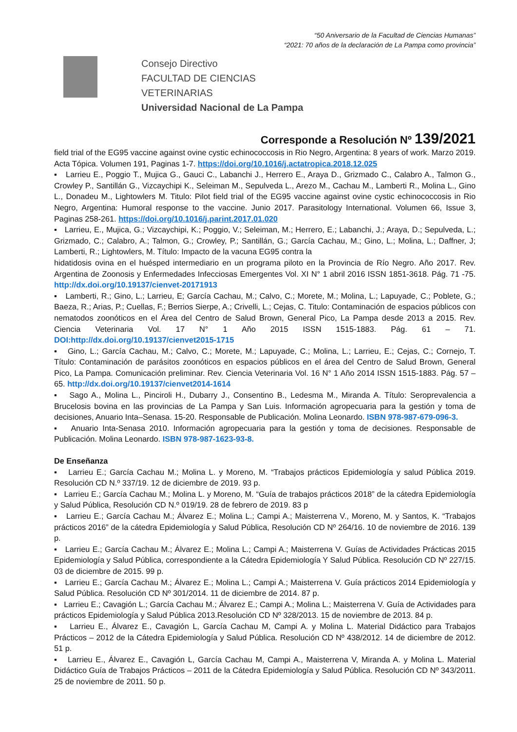“50 Aniversario de la Facultad de Ciencias Humanas”
“2021: 70 años de la declaración de La Pampa como provincia”
Consejo Directivo
FACULTAD DE CIENCIAS VETERINARIAS
Universidad Nacional de La Pampa
Corresponde a Resolución Nº 139/2021
field trial of the EG95 vaccine against ovine cystic echinococcosis in Rio Negro, Argentina: 8 years of work. Marzo 2019. Acta Tópica. Volumen 191, Paginas 1-7. https://doi.org/10.1016/j.actatropica.2018.12.025
▪ Larrieu E., Poggio T., Mujica G., Gauci C., Labanchi J., Herrero E., Araya D., Grizmado C., Calabro A., Talmon G., Crowley P., Santillán G., Vizcaychipi K., Seleiman M., Sepulveda L., Arezo M., Cachau M., Lamberti R., Molina L., Gino L., Donadeu M., Lightowlers M. Titulo: Pilot field trial of the EG95 vaccine against ovine cystic echinococcosis in Rio Negro, Argentina: Humoral response to the vaccine. Junio 2017. Parasitology International. Volumen 66, Issue 3, Paginas 258-261. https://doi.org/10.1016/j.parint.2017.01.020
▪ Larrieu, E., Mujica, G.; Vizcaychipi, K.; Poggio, V.; Seleiman, M.; Herrero, E.; Labanchi, J.; Araya, D.; Sepulveda, L.; Grizmado, C.; Calabro, A.; Talmon, G.; Crowley, P.; Santillán, G.; García Cachau, M.; Gino, L.; Molina, L.; Daffner, J; Lamberti, R.; Lightowlers, M. Título: Impacto de la vacuna EG95 contra la
hidatidosis ovina en el huésped intermediario en un programa piloto en la Provincia de Río Negro. Año 2017. Rev. Argentina de Zoonosis y Enfermedades Infecciosas Emergentes Vol. XI N° 1 abril 2016 ISSN 1851-3618. Pág. 71 -75. http://dx.doi.org/10.19137/cienvet-20171913
▪ Lamberti, R.; Gino, L.; Larrieu, E; García Cachau, M.; Calvo, C.; Morete, M.; Molina, L.; Lapuyade, C.; Poblete, G.; Baeza, R.; Arias, P.; Cuellas, F.; Berrios Sierpe, A.; Crivelli, L.; Cejas, C. Titulo: Contaminación de espacios públicos con nematodos zoonóticos en el Área del Centro de Salud Brown, General Pico, La Pampa desde 2013 a 2015. Rev. Ciencia Veterinaria Vol. 17 N° 1 Año 2015 ISSN 1515-1883. Pág. 61 – 71. DOI:http://dx.doi.org/10.19137/cienvet2015-1715
▪ Gino, L.; García Cachau, M.; Calvo, C.; Morete, M.; Lapuyade, C.; Molina, L.; Larrieu, E.; Cejas, C.; Cornejo, T. Título: Contaminación de parásitos zoonóticos en espacios públicos en el área del Centro de Salud Brown, General Pico, La Pampa. Comunicación preliminar. Rev. Ciencia Veterinaria Vol. 16 N° 1 Año 2014 ISSN 1515-1883. Pág. 57 – 65. http://dx.doi.org/10.19137/cienvet2014-1614
▪ Sago A., Molina L., Pinciroli H., Dubarry J., Consentino B., Ledesma M., Miranda A. Título: Seroprevalencia a Brucelosis bovina en las provincias de La Pampa y San Luis. Información agropecuaria para la gestión y toma de decisiones, Anuario Inta–Senasa. 15-20. Responsable de Publicación. Molina Leonardo. ISBN 978-987-679-096-3.
▪ Anuario Inta-Senasa 2010. Información agropecuaria para la gestión y toma de decisiones. Responsable de Publicación. Molina Leonardo. ISBN 978-987-1623-93-8.
De Enseñanza
▪ Larrieu E.; García Cachau M.; Molina L. y Moreno, M. “Trabajos prácticos Epidemiología y salud Pública 2019. Resolución CD N.º 337/19. 12 de diciembre de 2019. 93 p.
▪ Larrieu E.; García Cachau M.; Molina L. y Moreno, M. “Guía de trabajos prácticos 2018” de la cátedra Epidemiología y Salud Pública, Resolución CD N.º 019/19. 28 de febrero de 2019. 83 p
▪ Larrieu E.; García Cachau M.; Álvarez E.; Molina L.; Campi A.; Maisterrena V., Moreno, M. y Santos, K. “Trabajos prácticos 2016” de la cátedra Epidemiología y Salud Pública, Resolución CD Nº 264/16. 10 de noviembre de 2016. 139 p.
▪ Larrieu E.; García Cachau M.; Álvarez E.; Molina L.; Campi A.; Maisterrena V. Guías de Actividades Prácticas 2015 Epidemiología y Salud Pública, correspondiente a la Cátedra Epidemiología Y Salud Pública. Resolución CD Nº 227/15. 03 de diciembre de 2015. 99 p.
▪ Larrieu E.; García Cachau M.; Álvarez E.; Molina L.; Campi A.; Maisterrena V. Guía prácticos 2014 Epidemiología y Salud Pública. Resolución CD Nº 301/2014. 11 de diciembre de 2014. 87 p.
▪ Larrieu E.; Cavagión L.; García Cachau M.; Álvarez E.; Campi A.; Molina L.; Maisterrena V. Guía de Actividades para prácticos Epidemiología y Salud Pública 2013.Resolución CD Nº 328/2013. 15 de noviembre de 2013. 84 p.
▪ Larrieu E., Álvarez E., Cavagión L, García Cachau M, Campi A. y Molina L. Material Didáctico para Trabajos Prácticos – 2012 de la Cátedra Epidemiología y Salud Pública. Resolución CD Nº 438/2012. 14 de diciembre de 2012. 51 p.
▪ Larrieu E., Álvarez E., Cavagión L, García Cachau M, Campi A., Maisterrena V, Miranda A. y Molina L. Material Didáctico Guía de Trabajos Prácticos – 2011 de la Cátedra Epidemiología y Salud Pública. Resolución CD Nº 343/2011. 25 de noviembre de 2011. 50 p.